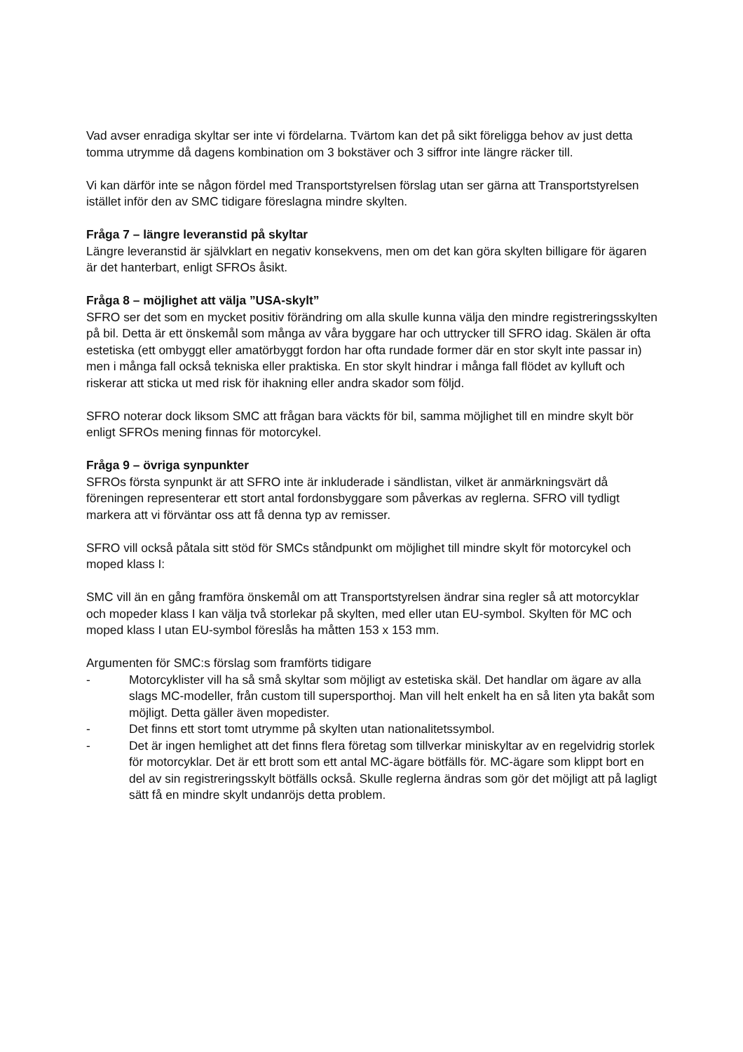Vad avser enradiga skyltar ser inte vi fördelarna. Tvärtom kan det på sikt föreligga behov av just detta tomma utrymme då dagens kombination om 3 bokstäver och 3 siffror inte längre räcker till.
Vi kan därför inte se någon fördel med Transportstyrelsen förslag utan ser gärna att Transportstyrelsen istället inför den av SMC tidigare föreslagna mindre skylten.
Fråga 7 – längre leveranstid på skyltar
Längre leveranstid är självklart en negativ konsekvens, men om det kan göra skylten billigare för ägaren är det hanterbart, enligt SFROs åsikt.
Fråga 8 – möjlighet att välja ”USA-skylt”
SFRO ser det som en mycket positiv förändring om alla skulle kunna välja den mindre registreringsskylten på bil. Detta är ett önskemål som många av våra byggare har och uttrycker till SFRO idag. Skälen är ofta estetiska (ett ombyggt eller amatörbyggt fordon har ofta rundade former där en stor skylt inte passar in) men i många fall också tekniska eller praktiska. En stor skylt hindrar i många fall flödet av kylluft och riskerar att sticka ut med risk för ihakning eller andra skador som följd.
SFRO noterar dock liksom SMC att frågan bara väckts för bil, samma möjlighet till en mindre skylt bör enligt SFROs mening finnas för motorcykel.
Fråga 9 – övriga synpunkter
SFROs första synpunkt är att SFRO inte är inkluderade i sändlistan, vilket är anmärkningsvärt då föreningen representerar ett stort antal fordonsbyggare som påverkas av reglerna. SFRO vill tydligt markera att vi förväntar oss att få denna typ av remisser.
SFRO vill också påtala sitt stöd för SMCs ståndpunkt om möjlighet till mindre skylt för motorcykel och moped klass I:
SMC vill än en gång framföra önskemål om att Transportstyrelsen ändrar sina regler så att motorcyklar och mopeder klass I kan välja två storlekar på skylten, med eller utan EU-symbol. Skylten för MC och moped klass I utan EU-symbol föreslås ha måtten 153 x 153 mm.
Argumenten för SMC:s förslag som framförts tidigare
- Motorcyklister vill ha så små skyltar som möjligt av estetiska skäl. Det handlar om ägare av alla slags MC-modeller, från custom till supersporthoj. Man vill helt enkelt ha en så liten yta bakåt som möjligt. Detta gäller även mopedister.
- Det finns ett stort tomt utrymme på skylten utan nationalitetssymbol.
- Det är ingen hemlighet att det finns flera företag som tillverkar miniskyltar av en regelvidrig storlek för motorcyklar. Det är ett brott som ett antal MC-ägare bötfälls för. MC-ägare som klippt bort en del av sin registreringsskylt bötfälls också. Skulle reglerna ändras som gör det möjligt att på lagligt sätt få en mindre skylt undanröjs detta problem.